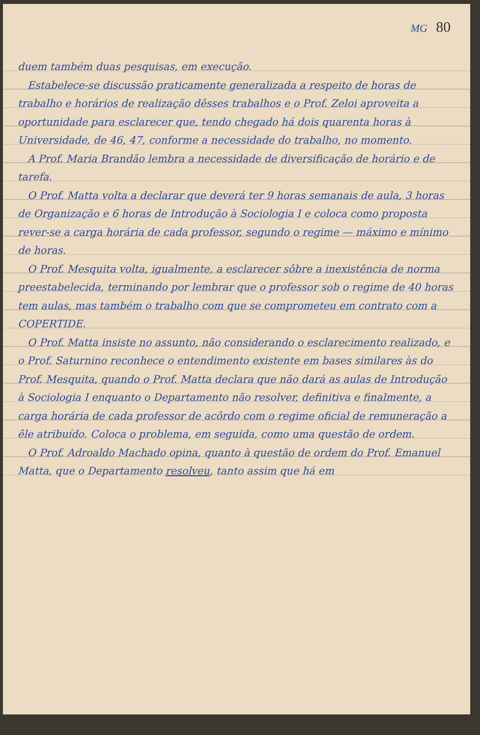MG 80
duem também duas pesquisas, em execução.
Estabelece-se discussão praticamente generalizada a respeito de horas de trabalho e horários de realização dêsses trabalhos e o Prof. Zeloi aproveita a oportunidade para esclarecer que, tendo chegado há dois quarenta horas à Universidade, de 46, 47, conforme a necessidade do trabalho, no momento.
A Prof. Maria Brandão lembra a necessidade de diversificação de horário e de tarefa.
O Prof. Matta volta a declarar que deverá ter 9 horas semanais de aula, 3 horas de Organização e 6 horas de Introdução à Sociologia I e coloca como proposta rever-se a carga horária de cada professor, segundo o regime — máximo e mínimo de horas.
O Prof. Mesquita volta, igualmente, a esclarecer sôbre a inexistência de norma preestabelecida, terminando por lembrar que o professor sob o regime de 40 horas tem aulas, mas também o trabalho com que se comprometeu em contrato com a COPERTIDE.
O Prof. Matta insiste no assunto, não considerando o esclarecimento realizado, e o Prof. Saturnino reconhece o entendimento existente em bases similares às do Prof. Mesquita, quando o Prof. Matta declara que não dará as aulas de Introdução à Sociologia I enquanto o Departamento não resolver, definitiva e finalmente, a carga horária de cada professor de acôrdo com o regime oficial de remuneração a êle atribuído. Coloca o problema, em seguida, como uma questão de ordem.
O Prof. Adroaldo Machado opina, quanto à questão de ordem do Prof. Emanuel Matta, que o Departamento resolveu, tanto assim que há em